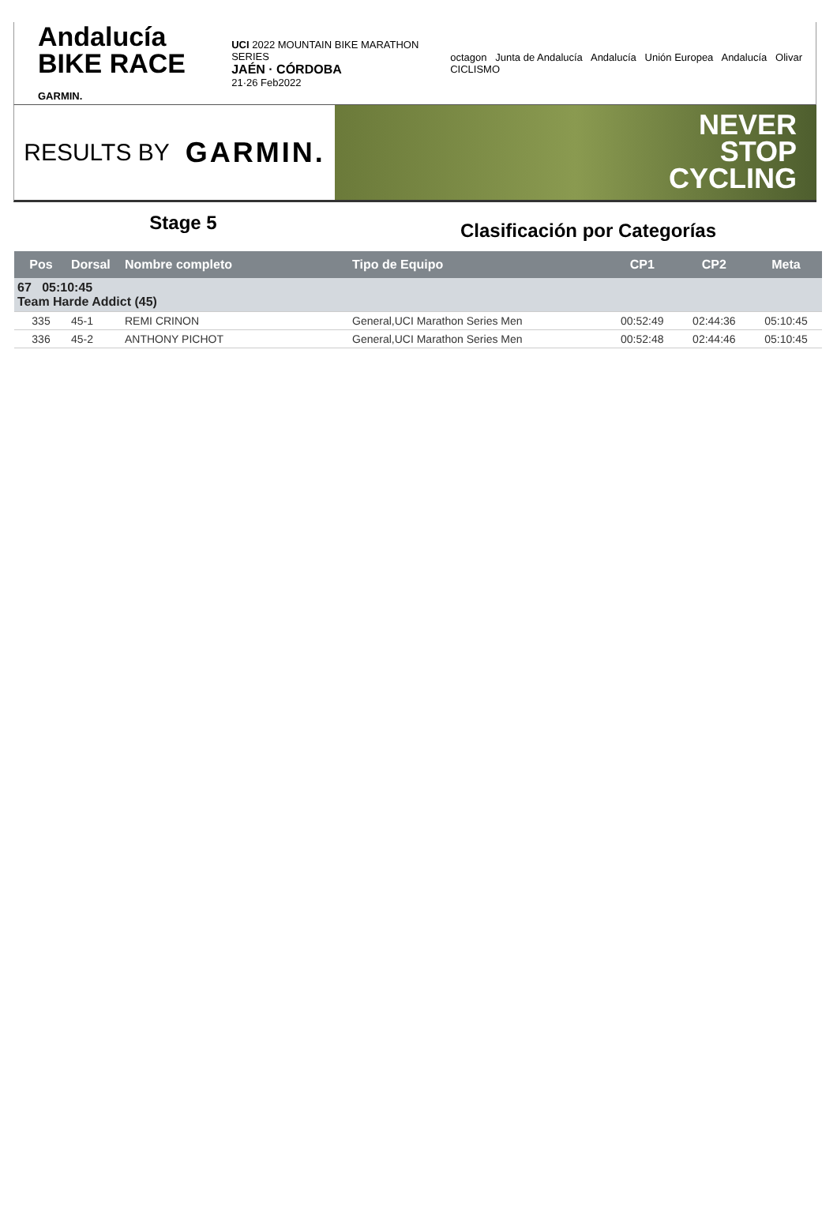Andalucía
BIKE RACE GARMIN.
UCI 2022 MOUNTAIN BIKE MARATHON SERIES
JAÉN · CÓRDOBA
21·26 Feb2022
octagon Junta de Andalucía Andalucía Unión Europea Andalucía Olivar CICLISMO
RESULTS BY GARMIN.
NEVER
STOP
CYCLING
Stage 5
Clasificación por Categorías
| Pos | Dorsal | Nombre completo | Tipo de Equipo | CP1 | CP2 | Meta |
| --- | --- | --- | --- | --- | --- | --- |
| 67 05:10:45 Team Harde Addict (45) | | | | | | |
| 335 | 45-1 | REMI CRINON | General,UCI Marathon Series Men | 00:52:49 | 02:44:36 | 05:10:45 |
| 336 | 45-2 | ANTHONY PICHOT | General,UCI Marathon Series Men | 00:52:48 | 02:44:46 | 05:10:45 |